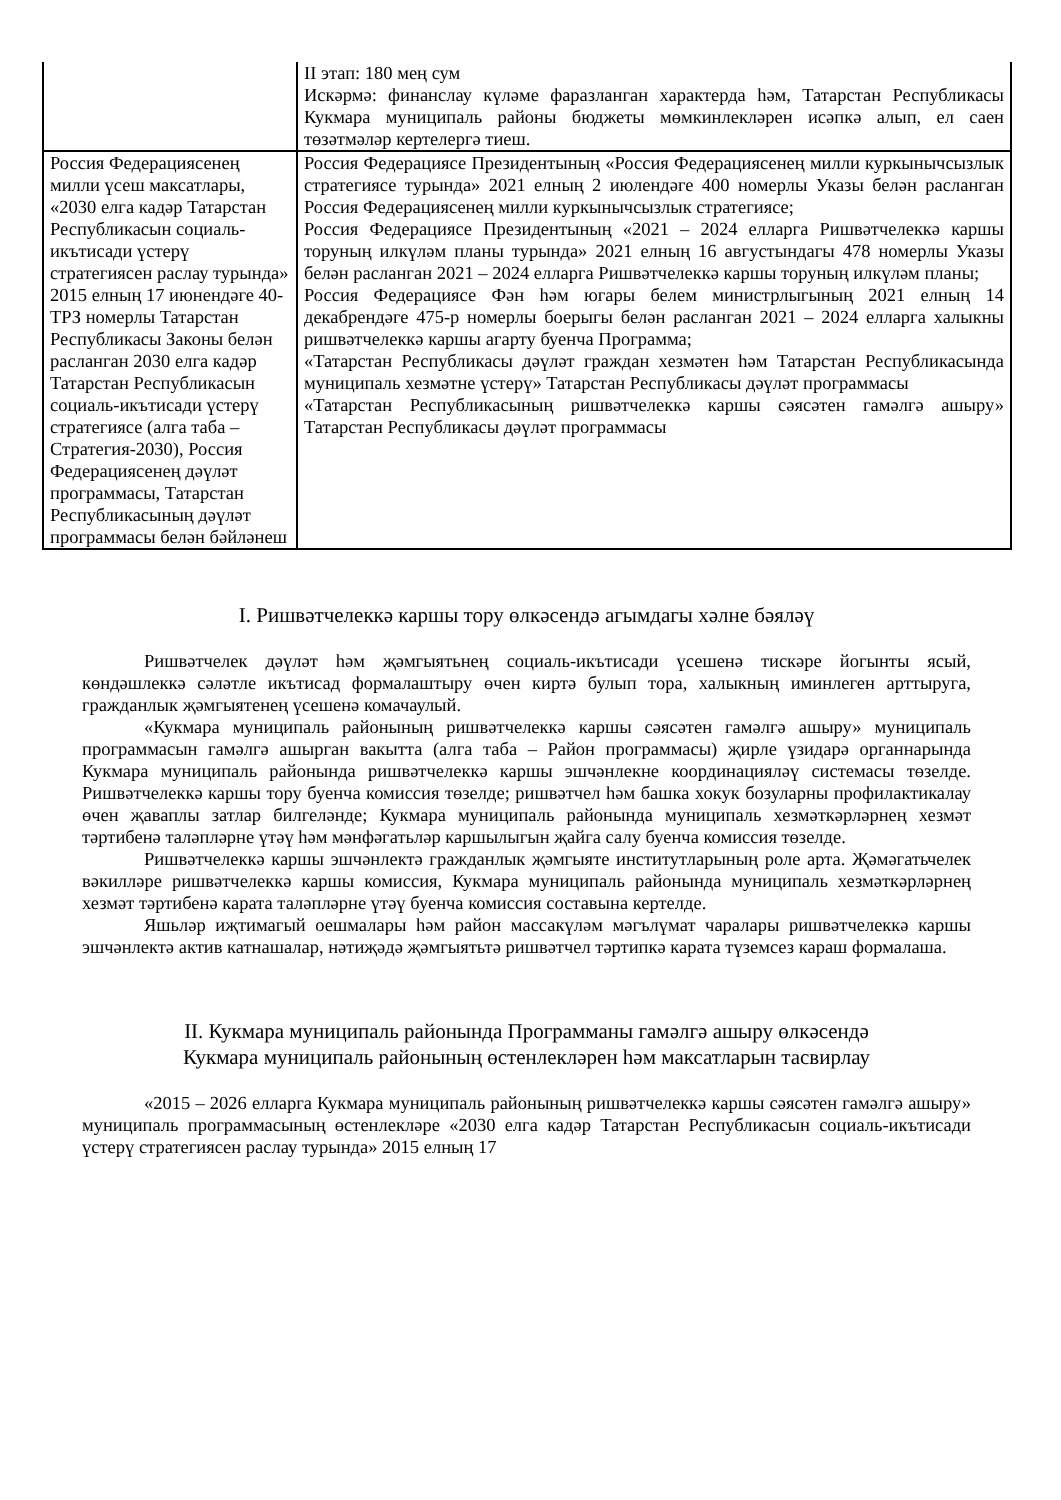| | II этап: 180 мең сум Искәрмә: финанслау күләме фаразланган характерда һәм, Татарстан Республикасы Кукмара муниципаль районы бюджеты мөмкинлекләрен исәпкә алып, ел саен төзәтмәләр кертелергә тиеш. |
| Россия Федерациясенең милли үсеш максатлары, «2030 елга кадәр Татарстан Республикасын социаль-икътисади үстерү стратегиясен раслау турында» 2015 елның 17 июнендәге 40-ТРЗ номерлы Татарстан Республикасы Законы белән расланган 2030 елга кадәр Татарстан Республикасын социаль-икътисади үстерү стратегиясе (алга таба – Стратегия-2030), Россия Федерациясенең дәүләт программасы, Татарстан Республикасының дәүләт программасы белән бәйләнеш | Россия Федерациясе Президентының «Россия Федерациясенең милли куркынычсызлык стратегиясе турында» 2021 елның 2 июлендәге 400 номерлы Указы белән расланган Россия Федерациясенең милли куркынычсызлык стратегиясе; Россия Федерациясе Президентының «2021 – 2024 елларга Ришвәтчелеккә каршы торуның илкүләм планы турында» 2021 елның 16 августындагы 478 номерлы Указы белән расланган 2021 – 2024 елларга Ришвәтчелеккә каршы торуның илкүләм планы; Россия Федерациясе Фән һәм югары белем министрлыгының 2021 елның 14 декабрендәге 475-р номерлы боерыгы белән расланган 2021 – 2024 елларга халыкны ришвәтчелеккә каршы агарту буенча Программа; «Татарстан Республикасы дәүләт граждан хезмәтен һәм Татарстан Республикасында муниципаль хезмәтне үстерү» Татарстан Республикасы дәүләт программасы «Татарстан Республикасының ришвәтчелеккә каршы сәясәтен гамәлгә ашыру» Татарстан Республикасы дәүләт программасы |
I. Ришвәтчелеккә каршы тору өлкәсендә агымдагы хәлне бәяләү
Ришвәтчелек дәүләт һәм җәмгыятьнең социаль-икътисади үсешенә тискәре йогынты ясый, көндәшлеккә сәләтле икътисад формалаштыру өчен киртә булып тора, халыкның иминлеген арттыруга, гражданлык җәмгыятенең үсешенә комачаулый.
«Кукмара муниципаль районының ришвәтчелеккә каршы сәясәтен гамәлгә ашыру» муниципаль программасын гамәлгә ашырган вакытта (алга таба – Район программасы) җирле үзидарә органнарында Кукмара муниципаль районында ришвәтчелеккә каршы эшчәнлекне координацияләү системасы төзелде. Ришвәтчелеккә каршы тору буенча комиссия төзелде; ришвәтчел һәм башка хокук бозуларны профилактикалау өчен җаваплы затлар билгеләнде; Кукмара муниципаль районында муниципаль хезмәткәрләрнең хезмәт тәртибенә таләпләрне үтәү һәм мәнфәгатьләр каршылыгын җайга салу буенча комиссия төзелде.
Ришвәтчелеккә каршы эшчәнлектә гражданлык җәмгыяте институтларының роле арта. Җәмәгатьчелек вәкилләре ришвәтчелеккә каршы комиссия, Кукмара муниципаль районында муниципаль хезмәткәрләрнең хезмәт тәртибенә карата таләпләрне үтәү буенча комиссия составына кертелде.
Яшьләр иҗтимагый оешмалары һәм район массакүләм мәгълүмат чаралары ришвәтчелеккә каршы эшчәнлектә актив катнашалар, нәтиҗәдә җәмгыятьтә ришвәтчел тәртипкә карата түземсез караш формалаша.
II. Кукмара муниципаль районында Программаны гамәлгә ашыру өлкәсендә
Кукмара муниципаль районының өстенлекләрен һәм максатларын тасвирлау
«2015 – 2026 елларга Кукмара муниципаль районының ришвәтчелеккә каршы сәясәтен гамәлгә ашыру» муниципаль программасының өстенлекләре «2030 елга кадәр Татарстан Республикасын социаль-икътисади үстерү стратегиясен раслау турында» 2015 елның 17